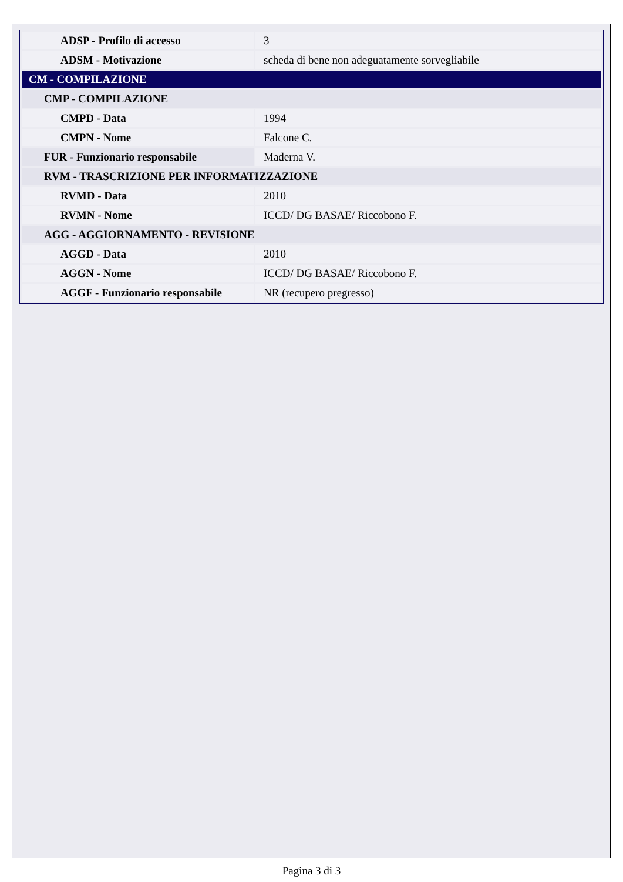| ADSP - Profilo di accesso | 3 |
| ADSM - Motivazione | scheda di bene non adeguatamente sorvegliabile |
| CM - COMPILAZIONE | |
| CMP - COMPILAZIONE | |
| CMPD - Data | 1994 |
| CMPN - Nome | Falcone C. |
| FUR - Funzionario responsabile | Maderna V. |
| RVM - TRASCRIZIONE PER INFORMATIZZAZIONE | |
| RVMD - Data | 2010 |
| RVMN - Nome | ICCD/ DG BASAE/ Riccobono F. |
| AGG - AGGIORNAMENTO - REVISIONE | |
| AGGD - Data | 2010 |
| AGGN - Nome | ICCD/ DG BASAE/ Riccobono F. |
| AGGF - Funzionario responsabile | NR (recupero pregresso) |
Pagina 3 di 3